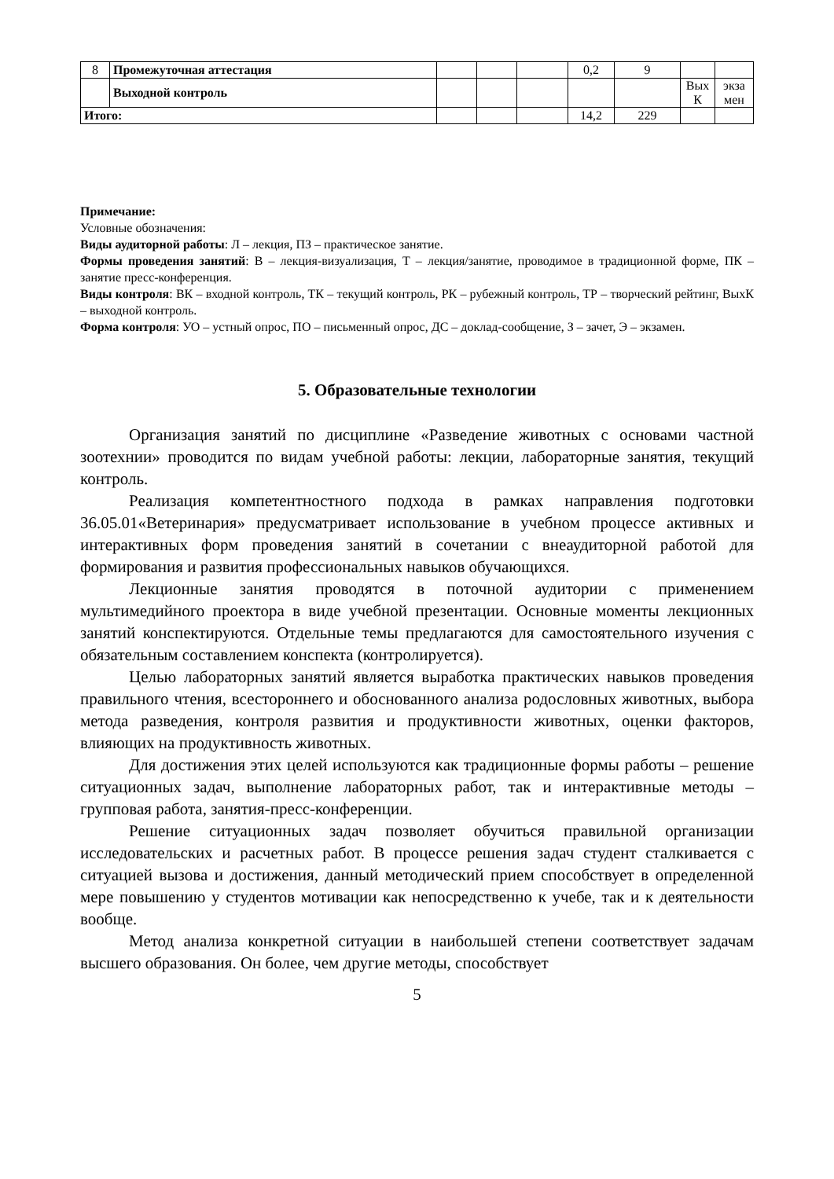| 8 | Промежуточная аттестация | | | | 0,2 | 9 | | |
| | Выходной контроль | | | | | | Вых К | экза мен |
| Итого: | | | | | 14,2 | 229 | | |
Примечание:
Условные обозначения:
Виды аудиторной работы: Л – лекция, ПЗ – практическое занятие.
Формы проведения занятий: В – лекция-визуализация, Т – лекция/занятие, проводимое в традиционной форме, ПК – занятие пресс-конференция.
Виды контроля: ВК – входной контроль, ТК – текущий контроль, РК – рубежный контроль, ТР – творческий рейтинг, ВыхК – выходной контроль.
Форма контроля: УО – устный опрос, ПО – письменный опрос, ДС – доклад-сообщение, З – зачет, Э – экзамен.
5. Образовательные технологии
Организация занятий по дисциплине «Разведение животных с основами частной зоотехнии» проводится по видам учебной работы: лекции, лабораторные занятия, текущий контроль.
Реализация компетентностного подхода в рамках направления подготовки 36.05.01«Ветеринария» предусматривает использование в учебном процессе активных и интерактивных форм проведения занятий в сочетании с внеаудиторной работой для формирования и развития профессиональных навыков обучающихся.
Лекционные занятия проводятся в поточной аудитории с применением мультимедийного проектора в виде учебной презентации. Основные моменты лекционных занятий конспектируются. Отдельные темы предлагаются для самостоятельного изучения с обязательным составлением конспекта (контролируется).
Целью лабораторных занятий является выработка практических навыков проведения правильного чтения, всестороннего и обоснованного анализа родословных животных, выбора метода разведения, контроля развития и продуктивности животных, оценки факторов, влияющих на продуктивность животных.
Для достижения этих целей используются как традиционные формы работы – решение ситуационных задач, выполнение лабораторных работ, так и интерактивные методы – групповая работа, занятия-пресс-конференции.
Решение ситуационных задач позволяет обучиться правильной организации исследовательских и расчетных работ. В процессе решения задач студент сталкивается с ситуацией вызова и достижения, данный методический прием способствует в определенной мере повышению у студентов мотивации как непосредственно к учебе, так и к деятельности вообще.
Метод анализа конкретной ситуации в наибольшей степени соответствует задачам высшего образования. Он более, чем другие методы, способствует
5